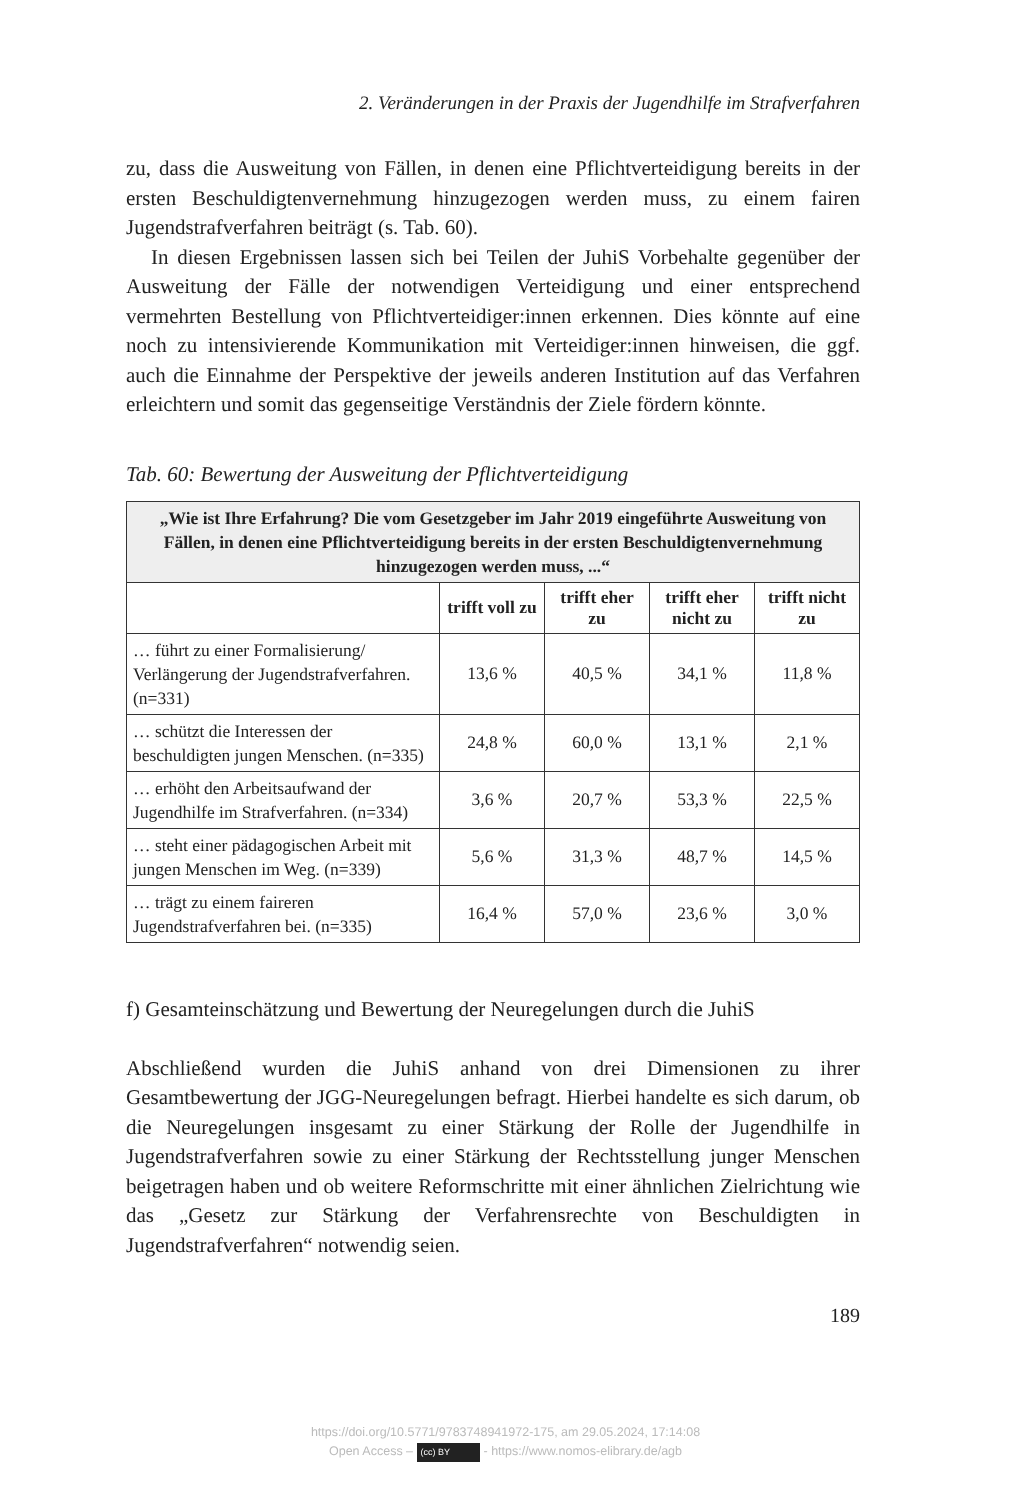2. Veränderungen in der Praxis der Jugendhilfe im Strafverfahren
zu, dass die Ausweitung von Fällen, in denen eine Pflichtverteidigung bereits in der ersten Beschuldigtenvernehmung hinzugezogen werden muss, zu einem fairen Jugendstrafverfahren beiträgt (s. Tab. 60).
In diesen Ergebnissen lassen sich bei Teilen der JuhiS Vorbehalte gegenüber der Ausweitung der Fälle der notwendigen Verteidigung und einer entsprechend vermehrten Bestellung von Pflichtverteidiger:innen erkennen. Dies könnte auf eine noch zu intensivierende Kommunikation mit Verteidiger:innen hinweisen, die ggf. auch die Einnahme der Perspektive der jeweils anderen Institution auf das Verfahren erleichtern und somit das gegenseitige Verständnis der Ziele fördern könnte.
Tab. 60: Bewertung der Ausweitung der Pflichtverteidigung
| „Wie ist Ihre Erfahrung? Die vom Gesetzgeber im Jahr 2019 eingeführte Ausweitung von Fällen, in denen eine Pflichtverteidigung bereits in der ersten Beschuldigtenvernehmung hinzugezogen werden muss, ...“ | | | | |
| --- | --- | --- | --- | --- |
| | trifft voll zu | trifft eher zu | trifft eher nicht zu | trifft nicht zu |
| … führt zu einer Formalisierung/ Verlängerung der Jugendstrafverfahren. (n=331) | 13,6 % | 40,5 % | 34,1 % | 11,8 % |
| … schützt die Interessen der beschuldigten jungen Menschen. (n=335) | 24,8 % | 60,0 % | 13,1 % | 2,1 % |
| … erhöht den Arbeitsaufwand der Jugendhilfe im Strafverfahren. (n=334) | 3,6 % | 20,7 % | 53,3 % | 22,5 % |
| … steht einer pädagogischen Arbeit mit jungen Menschen im Weg. (n=339) | 5,6 % | 31,3 % | 48,7 % | 14,5 % |
| … trägt zu einem faireren Jugendstrafverfahren bei. (n=335) | 16,4 % | 57,0 % | 23,6 % | 3,0 % |
f) Gesamteinschätzung und Bewertung der Neuregelungen durch die JuhiS
Abschließend wurden die JuhiS anhand von drei Dimensionen zu ihrer Gesamtbewertung der JGG-Neuregelungen befragt. Hierbei handelte es sich darum, ob die Neuregelungen insgesamt zu einer Stärkung der Rolle der Jugendhilfe in Jugendstrafverfahren sowie zu einer Stärkung der Rechtsstellung junger Menschen beigetragen haben und ob weitere Reformschritte mit einer ähnlichen Zielrichtung wie das „Gesetz zur Stärkung der Verfahrensrechte von Beschuldigten in Jugendstrafverfahren“ notwendig seien.
189
https://doi.org/10.5771/9783748941972-175, am 29.05.2024, 17:14:08
Open Access – (cc) BY - https://www.nomos-elibrary.de/agb